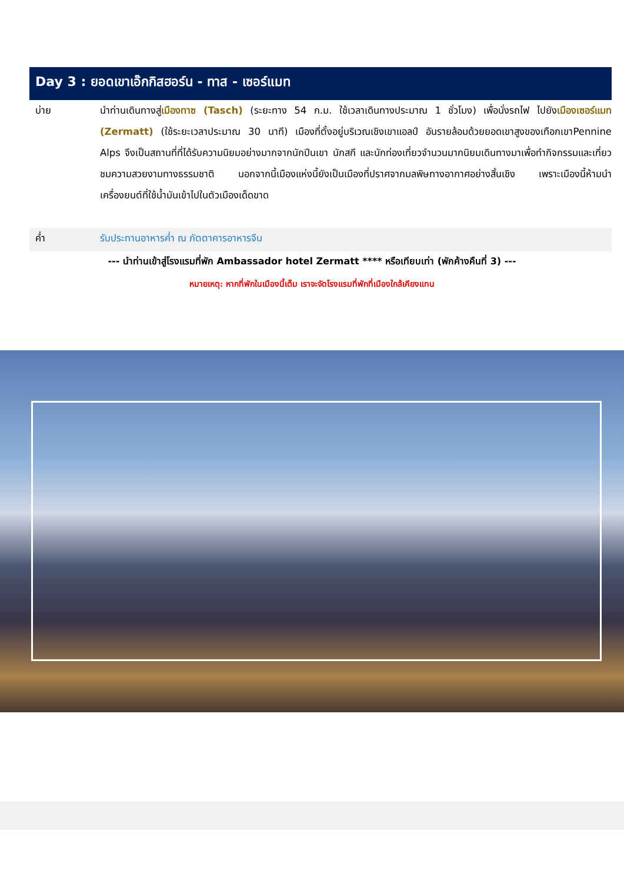Day 3 : ยอดเขาเอ๊กกิสฮอร์น - ทาส - เซอร์แมท
บ่าย นำท่านเดินทางสู่เมืองทาซ (Tasch) (ระยะทาง 54 ก.ม. ใช้เวลาเดินทางประมาณ 1 ชั่วโมง) เพื่อนั่งรถไฟ ไปยังเมืองเซอร์แมท (Zermatt) (ใช้ระยะเวลาประมาณ 30 นาที) เมืองที่ตั้งอยู่บริเวณเชิงเขาแอลป์ อันรายล้อมด้วยยอดเขาสูงของเทือกเขาPennine Alps จึงเป็นสถานที่ที่ได้รับความนิยมอย่างมากจากนักปีนเขา นักสกี และนักท่องเที่ยวจำนวนมากนิยมเดินทางมาเพื่อทำกิจกรรมและเที่ยวชมความสวยงามทางธรรมชาติ นอกจากนี้เมืองแห่งนี้ยังเป็นเมืองที่ปราศจากมลพิษทางอากาศอย่างสิ้นเชิง เพราะเมืองนี้ห้ามนำเครื่องยนต์ที่ใช้น้ำมันเข้าไปในตัวเมืองเด็ดขาด
ค่ำ รับประทานอาหารค่ำ ณ ภัตตาคารอาหารจีน
--- นำท่านเข้าสู่โรงแรมที่พัก Ambassador hotel Zermatt **** หรือเทียบเท่า (พักค้างคืนที่ 3) ---
หมายเหตุ: หากที่พักในเมืองนี้เต็ม เราจะจัดโรงแรมที่พักที่เมืองใกล้เคียงแทน